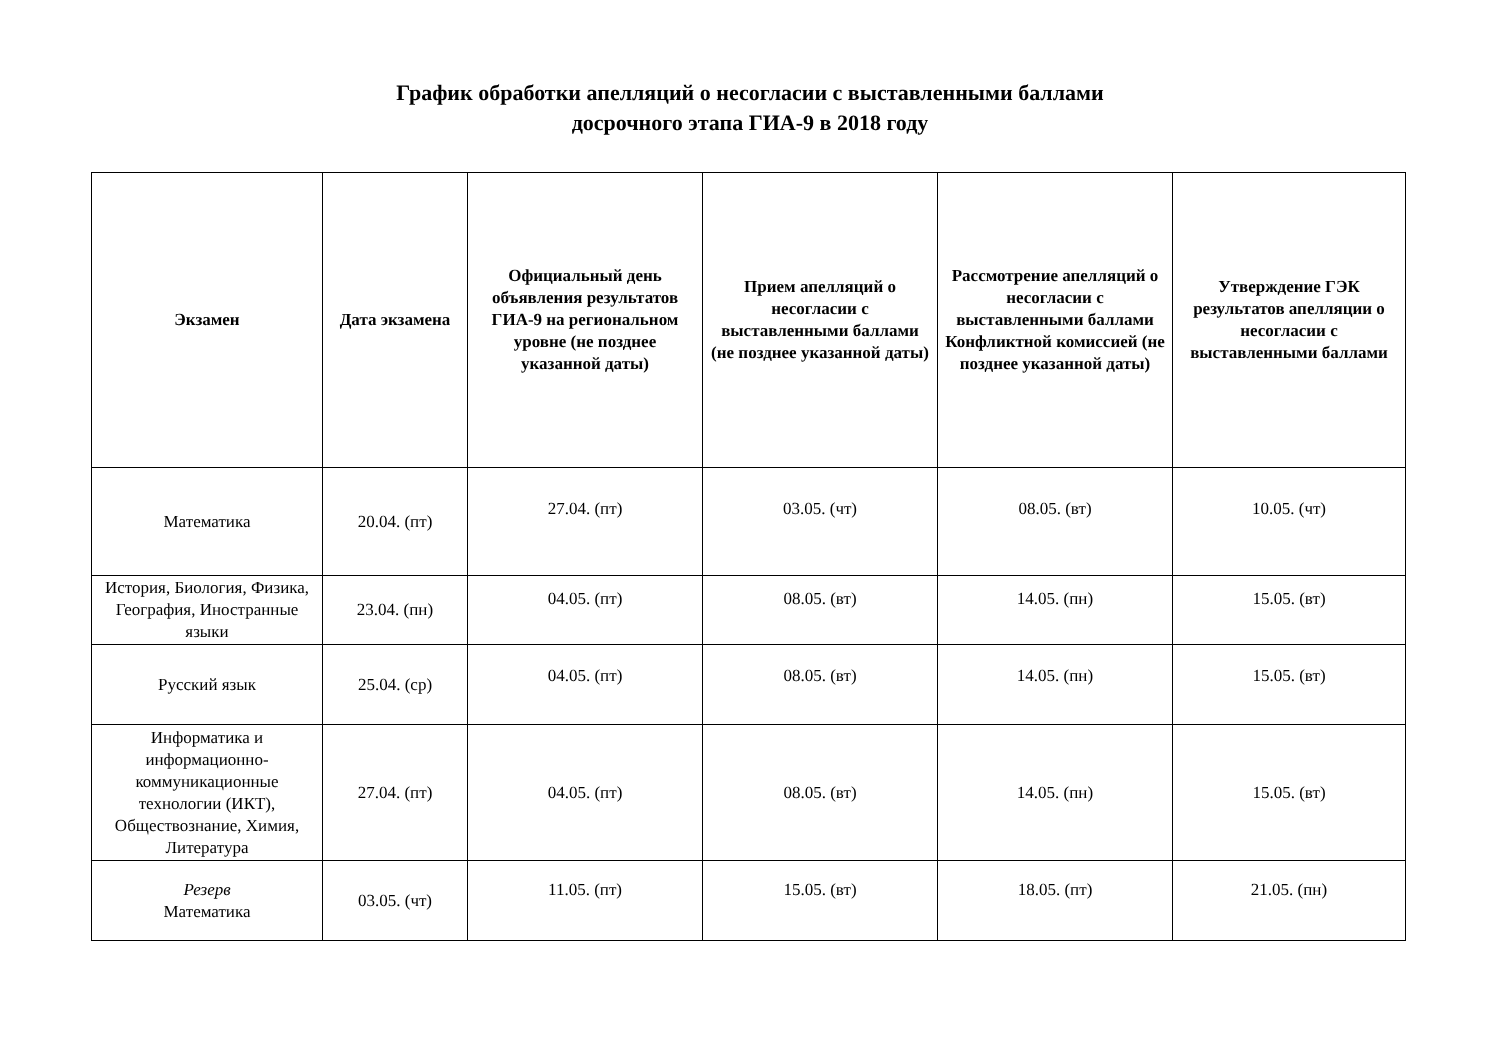График обработки апелляций о несогласии с выставленными баллами
досрочного этапа ГИА-9 в 2018 году
| Экзамен | Дата экзамена | Официальный день объявления результатов ГИА-9 на региональном уровне (не позднее указанной даты) | Прием апелляций о несогласии с выставленными баллами (не позднее указанной даты) | Рассмотрение апелляций о несогласии с выставленными баллами Конфликтной комиссией (не позднее указанной даты) | Утверждение ГЭК результатов апелляции о несогласии с выставленными баллами |
| --- | --- | --- | --- | --- | --- |
| Математика | 20.04. (пт) | 27.04. (пт) | 03.05. (чт) | 08.05. (вт) | 10.05. (чт) |
| История, Биология, Физика, География, Иностранные языки | 23.04. (пн) | 04.05. (пт) | 08.05. (вт) | 14.05. (пн) | 15.05. (вт) |
| Русский язык | 25.04. (ср) | 04.05. (пт) | 08.05. (вт) | 14.05. (пн) | 15.05. (вт) |
| Информатика и информационно-коммуникационные технологии (ИКТ), Обществознание, Химия, Литература | 27.04. (пт) | 04.05. (пт) | 08.05. (вт) | 14.05. (пн) | 15.05. (вт) |
| Резерв Математика | 03.05. (чт) | 11.05. (пт) | 15.05. (вт) | 18.05. (пт) | 21.05. (пн) |